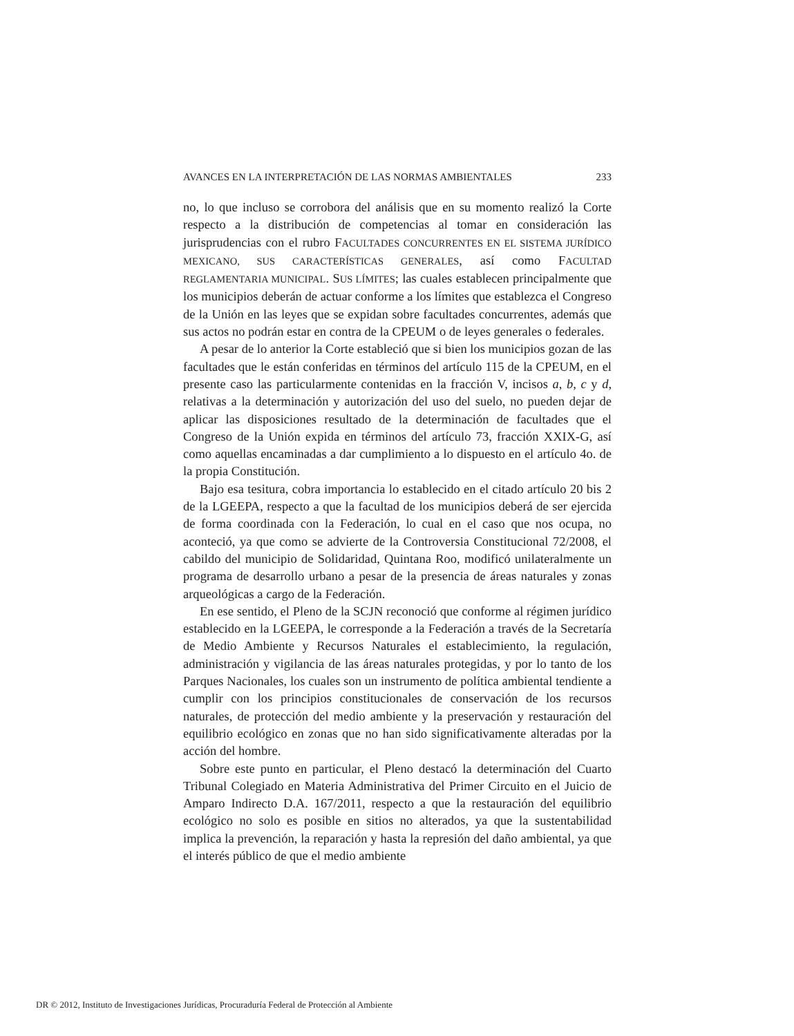AVANCES EN LA INTERPRETACIÓN DE LAS NORMAS AMBIENTALES 233
no, lo que incluso se corrobora del análisis que en su momento realizó la Corte respecto a la distribución de competencias al tomar en consideración las jurisprudencias con el rubro FACULTADES CONCURRENTES EN EL SISTEMA JURÍDICO MEXICANO, SUS CARACTERÍSTICAS GENERALES, así como FACULTAD REGLAMENTARIA MUNICIPAL. SUS LÍMITES; las cuales establecen principalmente que los municipios deberán de actuar conforme a los límites que establezca el Congreso de la Unión en las leyes que se expidan sobre facultades concurrentes, además que sus actos no podrán estar en contra de la CPEUM o de leyes generales o federales.
A pesar de lo anterior la Corte estableció que si bien los municipios gozan de las facultades que le están conferidas en términos del artículo 115 de la CPEUM, en el presente caso las particularmente contenidas en la fracción V, incisos a, b, c y d, relativas a la determinación y autorización del uso del suelo, no pueden dejar de aplicar las disposiciones resultado de la determinación de facultades que el Congreso de la Unión expida en términos del artículo 73, fracción XXIX-G, así como aquellas encaminadas a dar cumplimiento a lo dispuesto en el artículo 4o. de la propia Constitución.
Bajo esa tesitura, cobra importancia lo establecido en el citado artículo 20 bis 2 de la LGEEPA, respecto a que la facultad de los municipios deberá de ser ejercida de forma coordinada con la Federación, lo cual en el caso que nos ocupa, no aconteció, ya que como se advierte de la Controversia Constitucional 72/2008, el cabildo del municipio de Solidaridad, Quintana Roo, modificó unilateralmente un programa de desarrollo urbano a pesar de la presencia de áreas naturales y zonas arqueológicas a cargo de la Federación.
En ese sentido, el Pleno de la SCJN reconoció que conforme al régimen jurídico establecido en la LGEEPA, le corresponde a la Federación a través de la Secretaría de Medio Ambiente y Recursos Naturales el establecimiento, la regulación, administración y vigilancia de las áreas naturales protegidas, y por lo tanto de los Parques Nacionales, los cuales son un instrumento de política ambiental tendiente a cumplir con los principios constitucionales de conservación de los recursos naturales, de protección del medio ambiente y la preservación y restauración del equilibrio ecológico en zonas que no han sido significativamente alteradas por la acción del hombre.
Sobre este punto en particular, el Pleno destacó la determinación del Cuarto Tribunal Colegiado en Materia Administrativa del Primer Circuito en el Juicio de Amparo Indirecto D.A. 167/2011, respecto a que la restauración del equilibrio ecológico no solo es posible en sitios no alterados, ya que la sustentabilidad implica la prevención, la reparación y hasta la represión del daño ambiental, ya que el interés público de que el medio ambiente
DR © 2012, Instituto de Investigaciones Jurídicas, Procuraduría Federal de Protección al Ambiente